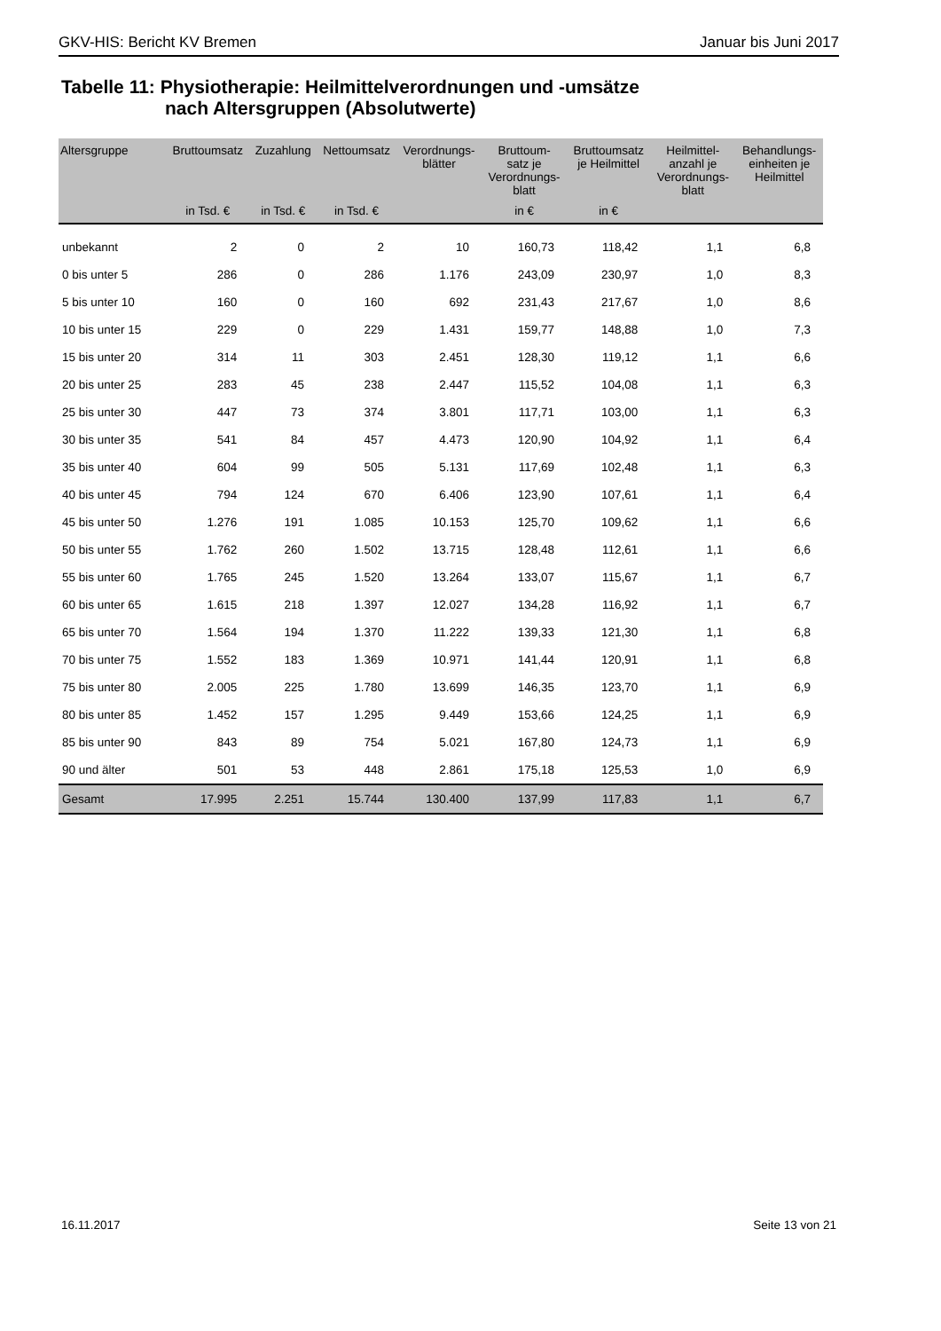GKV-HIS: Bericht KV Bremen Januar bis Juni 2017
Tabelle 11: Physiotherapie: Heilmittelverordnungen und -umsätze
nach Altersgruppen (Absolutwerte)
| Altersgruppe | Bruttoumsatz | Zuzahlung | Nettoumsatz | Verordnungs- blätter | Bruttoum- satz je Verordnungs- blatt | Bruttoumsatz je Heilmittel | Heilmittel- anzahl je Verordnungs- blatt | Behandlungs- einheiten je Heilmittel |
| --- | --- | --- | --- | --- | --- | --- | --- | --- |
| | in Tsd. € | in Tsd. € | in Tsd. € | | in € | in € | | |
| unbekannt | 2 | 0 | 2 | 10 | 160,73 | 118,42 | 1,1 | 6,8 |
| 0 bis unter 5 | 286 | 0 | 286 | 1.176 | 243,09 | 230,97 | 1,0 | 8,3 |
| 5 bis unter 10 | 160 | 0 | 160 | 692 | 231,43 | 217,67 | 1,0 | 8,6 |
| 10 bis unter 15 | 229 | 0 | 229 | 1.431 | 159,77 | 148,88 | 1,0 | 7,3 |
| 15 bis unter 20 | 314 | 11 | 303 | 2.451 | 128,30 | 119,12 | 1,1 | 6,6 |
| 20 bis unter 25 | 283 | 45 | 238 | 2.447 | 115,52 | 104,08 | 1,1 | 6,3 |
| 25 bis unter 30 | 447 | 73 | 374 | 3.801 | 117,71 | 103,00 | 1,1 | 6,3 |
| 30 bis unter 35 | 541 | 84 | 457 | 4.473 | 120,90 | 104,92 | 1,1 | 6,4 |
| 35 bis unter 40 | 604 | 99 | 505 | 5.131 | 117,69 | 102,48 | 1,1 | 6,3 |
| 40 bis unter 45 | 794 | 124 | 670 | 6.406 | 123,90 | 107,61 | 1,1 | 6,4 |
| 45 bis unter 50 | 1.276 | 191 | 1.085 | 10.153 | 125,70 | 109,62 | 1,1 | 6,6 |
| 50 bis unter 55 | 1.762 | 260 | 1.502 | 13.715 | 128,48 | 112,61 | 1,1 | 6,6 |
| 55 bis unter 60 | 1.765 | 245 | 1.520 | 13.264 | 133,07 | 115,67 | 1,1 | 6,7 |
| 60 bis unter 65 | 1.615 | 218 | 1.397 | 12.027 | 134,28 | 116,92 | 1,1 | 6,7 |
| 65 bis unter 70 | 1.564 | 194 | 1.370 | 11.222 | 139,33 | 121,30 | 1,1 | 6,8 |
| 70 bis unter 75 | 1.552 | 183 | 1.369 | 10.971 | 141,44 | 120,91 | 1,1 | 6,8 |
| 75 bis unter 80 | 2.005 | 225 | 1.780 | 13.699 | 146,35 | 123,70 | 1,1 | 6,9 |
| 80 bis unter 85 | 1.452 | 157 | 1.295 | 9.449 | 153,66 | 124,25 | 1,1 | 6,9 |
| 85 bis unter 90 | 843 | 89 | 754 | 5.021 | 167,80 | 124,73 | 1,1 | 6,9 |
| 90 und älter | 501 | 53 | 448 | 2.861 | 175,18 | 125,53 | 1,0 | 6,9 |
| Gesamt | 17.995 | 2.251 | 15.744 | 130.400 | 137,99 | 117,83 | 1,1 | 6,7 |
16.11.2017 Seite 13 von 21